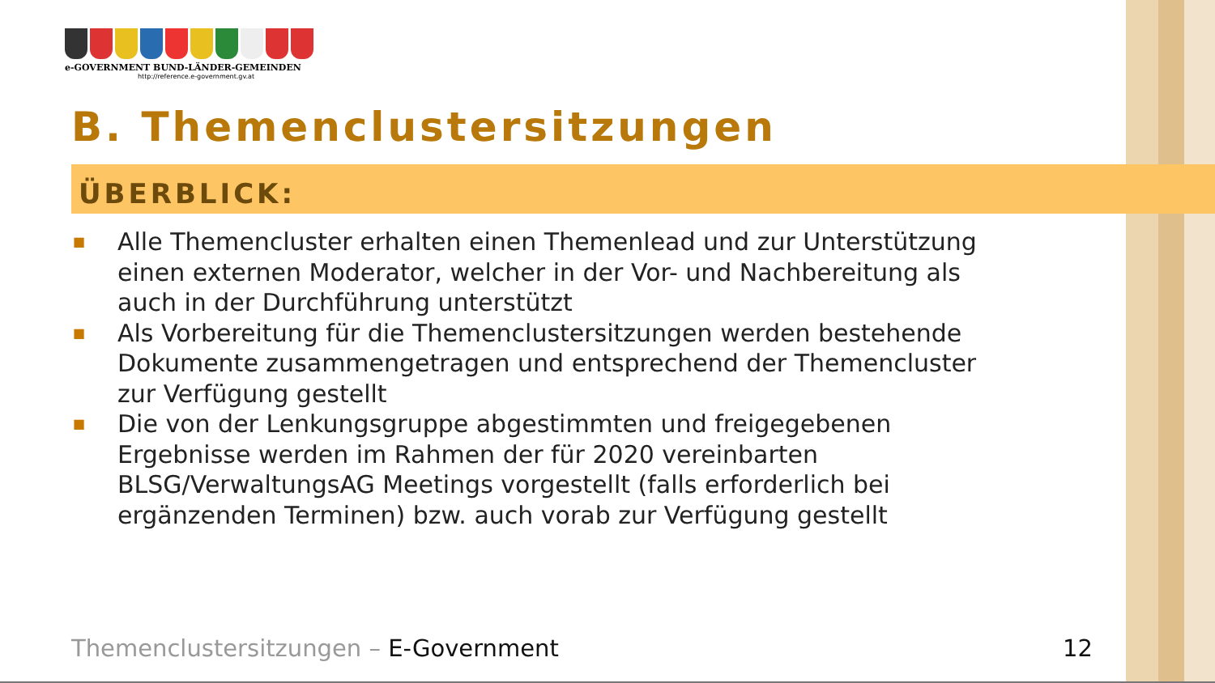e-GOVERNMENT BUND-LÄNDER-GEMEINDEN
http://reference.e-government.gv.at
B. Themenclustersitzungen
ÜBERBLICK:
■ Alle Themencluster erhalten einen Themenlead und zur Unterstützung einen externen Moderator, welcher in der Vor- und Nachbereitung als auch in der Durchführung unterstützt
■ Als Vorbereitung für die Themenclustersitzungen werden bestehende Dokumente zusammengetragen und entsprechend der Themencluster zur Verfügung gestellt
■ Die von der Lenkungsgruppe abgestimmten und freigegebenen Ergebnisse werden im Rahmen der für 2020 vereinbarten BLSG/VerwaltungsAG Meetings vorgestellt (falls erforderlich bei ergänzenden Terminen) bzw. auch vorab zur Verfügung gestellt
Themenclustersitzungen – E-Government
12